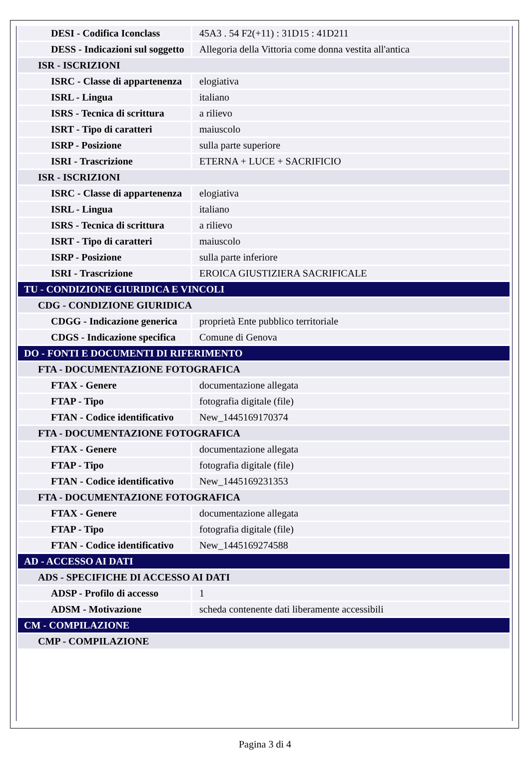| DESI - Codifica Iconclass | 45A3 . 54 F2(+11) : 31D15 : 41D211 |
| DESS - Indicazioni sul soggetto | Allegoria della Vittoria come donna vestita all'antica |
| ISR - ISCRIZIONI | |
| ISRC - Classe di appartenenza | elogiativa |
| ISRL - Lingua | italiano |
| ISRS - Tecnica di scrittura | a rilievo |
| ISRT - Tipo di caratteri | maiuscolo |
| ISRP - Posizione | sulla parte superiore |
| ISRI - Trascrizione | ETERNA + LUCE + SACRIFICIO |
| ISR - ISCRIZIONI | |
| ISRC - Classe di appartenenza | elogiativa |
| ISRL - Lingua | italiano |
| ISRS - Tecnica di scrittura | a rilievo |
| ISRT - Tipo di caratteri | maiuscolo |
| ISRP - Posizione | sulla parte inferiore |
| ISRI - Trascrizione | EROICA GIUSTIZIERA SACRIFICALE |
| TU - CONDIZIONE GIURIDICA E VINCOLI | |
| CDG - CONDIZIONE GIURIDICA | |
| CDGG - Indicazione generica | proprietà Ente pubblico territoriale |
| CDGS - Indicazione specifica | Comune di Genova |
| DO - FONTI E DOCUMENTI DI RIFERIMENTO | |
| FTA - DOCUMENTAZIONE FOTOGRAFICA | |
| FTAX - Genere | documentazione allegata |
| FTAP - Tipo | fotografia digitale (file) |
| FTAN - Codice identificativo | New_1445169170374 |
| FTA - DOCUMENTAZIONE FOTOGRAFICA | |
| FTAX - Genere | documentazione allegata |
| FTAP - Tipo | fotografia digitale (file) |
| FTAN - Codice identificativo | New_1445169231353 |
| FTA - DOCUMENTAZIONE FOTOGRAFICA | |
| FTAX - Genere | documentazione allegata |
| FTAP - Tipo | fotografia digitale (file) |
| FTAN - Codice identificativo | New_1445169274588 |
| AD - ACCESSO AI DATI | |
| ADS - SPECIFICHE DI ACCESSO AI DATI | |
| ADSP - Profilo di accesso | 1 |
| ADSM - Motivazione | scheda contenente dati liberamente accessibili |
| CM - COMPILAZIONE | |
| CMP - COMPILAZIONE | |
Pagina 3 di 4